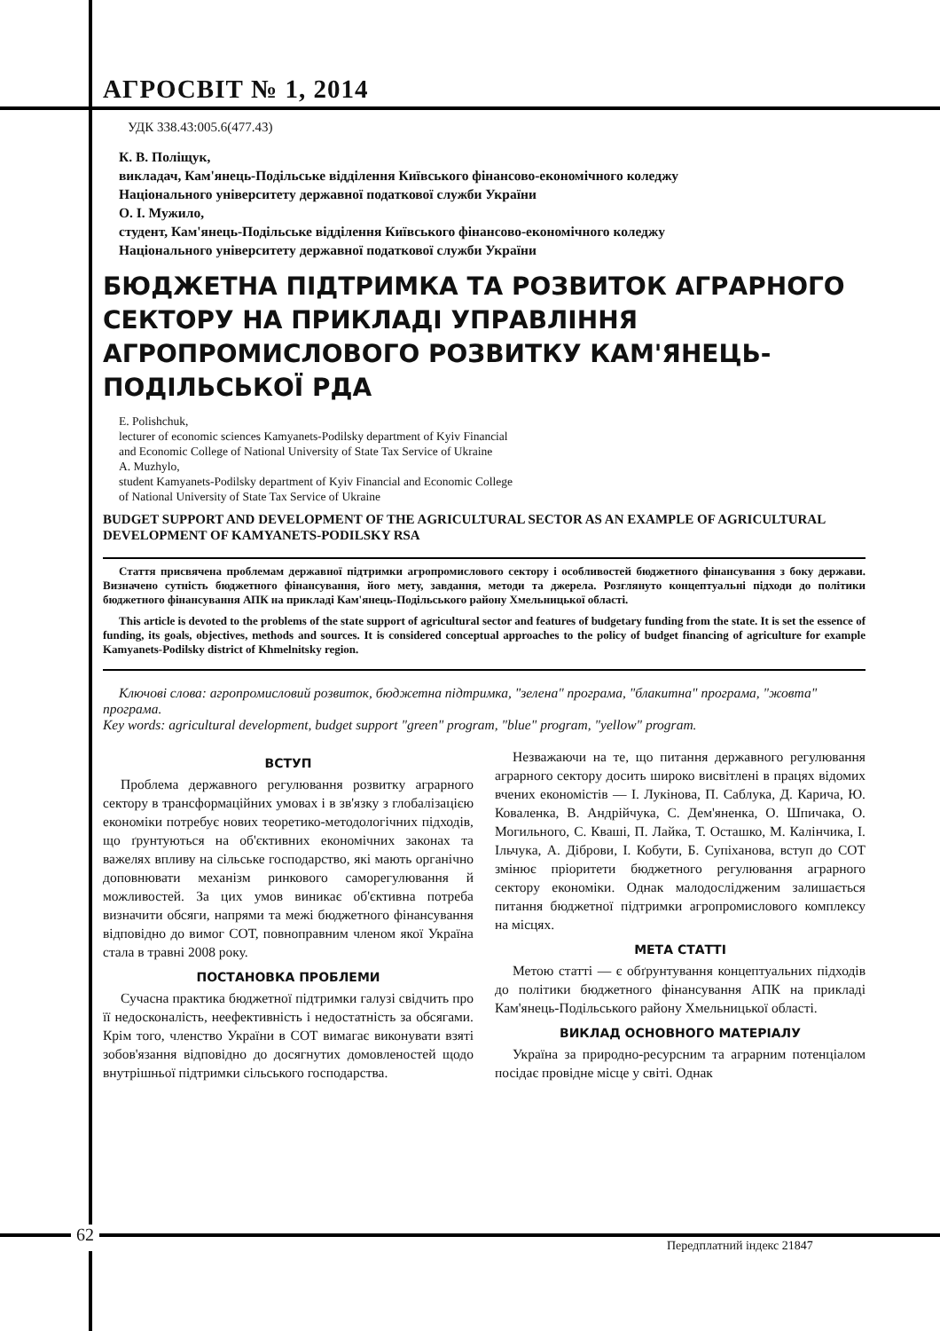АГРОСВІТ № 1, 2014
УДК 338.43:005.6(477.43)
К. В. Поліщук,
викладач, Кам'янець-Подільське відділення Київського фінансово-економічного коледжу
Національного університету державної податкової служби України
О. І. Мужило,
студент, Кам'янець-Подільське відділення Київського фінансово-економічного коледжу
Національного університету державної податкової служби України
БЮДЖЕТНА ПІДТРИМКА ТА РОЗВИТОК АГРАРНОГО СЕКТОРУ НА ПРИКЛАДІ УПРАВЛІННЯ АГРОПРОМИСЛОВОГО РОЗВИТКУ КАМ'ЯНЕЦЬ-ПОДІЛЬСЬКОЇ РДА
E. Polishchuk,
lecturer of economic sciences Kamyanets-Podilsky department of Kyiv Financial
and Economic College of National University of State Tax Service of Ukraine
A. Muzhylo,
student Kamyanets-Podilsky department of Kyiv Financial and Economic College
of National University of State Tax Service of Ukraine
BUDGET SUPPORT AND DEVELOPMENT OF THE AGRICULTURAL SECTOR AS AN EXAMPLE OF AGRICULTURAL DEVELOPMENT OF KAMYANETS-PODILSKY RSA
Стаття присвячена проблемам державної підтримки агропромислового сектору і особливостей бюджетного фінансування з боку держави. Визначено сутність бюджетного фінансування, його мету, завдання, методи та джерела. Розглянуто концептуальні підходи до політики бюджетного фінансування АПК на прикладі Кам'янець-Подільського району Хмельницької області.
This article is devoted to the problems of the state support of agricultural sector and features of budgetary funding from the state. It is set the essence of funding, its goals, objectives, methods and sources. It is considered conceptual approaches to the policy of budget financing of agriculture for example Kamyanets-Podilsky district of Khmelnitsky region.
Ключові слова: агропромисловий розвиток, бюджетна підтримка, "зелена" програма, "блакитна" програма, "жовта" програма.
Key words: agricultural development, budget support "green" program, "blue" program, "yellow" program.
ВСТУП
Проблема державного регулювання розвитку аграрного сектору в трансформаційних умовах і в зв'язку з глобалізацією економіки потребує нових теоретико-методологічних підходів, що ґрунтуються на об'єктивних економічних законах та важелях впливу на сільське господарство, які мають органічно доповнювати механізм ринкового саморегулювання й можливостей. За цих умов виникає об'єктивна потреба визначити обсяги, напрями та межі бюджетного фінансування відповідно до вимог СОТ, повноправним членом якої Україна стала в травні 2008 року.
ПОСТАНОВКА ПРОБЛЕМИ
Сучасна практика бюджетної підтримки галузі свідчить про її недосконалість, неефективність і недостатність за обсягами. Крім того, членство України в СОТ вимагає виконувати взяті зобов'язання відповідно до досягнутих домовленостей щодо внутрішньої підтримки сільського господарства.
Незважаючи на те, що питання державного регулювання аграрного сектору досить широко висвітлені в працях відомих вчених економістів — І. Лукінова, П. Саблука, Д. Карича, Ю. Коваленка, В. Андрійчука, С. Дем'яненка, О. Шпичака, О. Могильного, С. Кваші, П. Лайка, Т. Осташко, М. Калінчика, І. Ільчука, А. Діброви, І. Кобути, Б. Супіханова, вступ до СОТ змінює пріоритети бюджетного регулювання аграрного сектору економіки. Однак малодослідженим залишається питання бюджетної підтримки агропромислового комплексу на місцях.
МЕТА СТАТТІ
Метою статті — є обґрунтування концептуальних підходів до політики бюджетного фінансування АПК на прикладі Кам'янець-Подільського району Хмельницької області.
ВИКЛАД ОСНОВНОГО МАТЕРІАЛУ
Україна за природно-ресурсним та аграрним потенціалом посідає провідне місце у світі. Однак
62
Передплатний індекс 21847